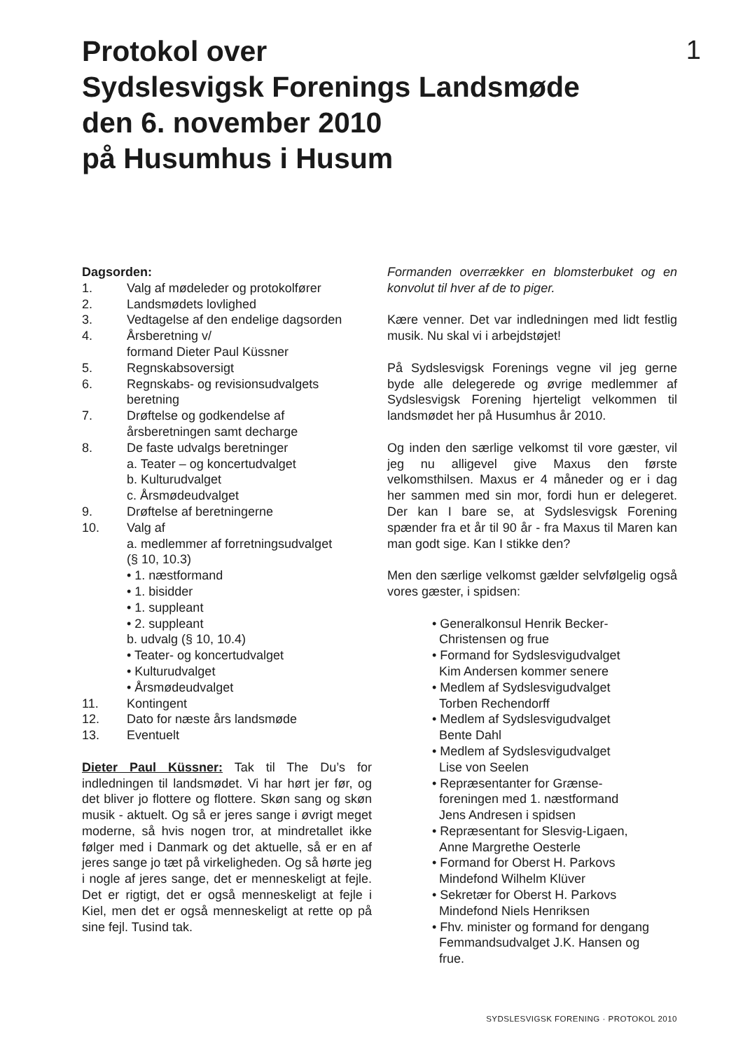Protokol over
Sydslesvigsk Forenings Landsmøde
den 6. november 2010
på Husumhus i Husum
1
Dagsorden:
1. Valg af mødeleder og protokolfører
2. Landsmødets lovlighed
3. Vedtagelse af den endelige dagsorden
4. Årsberetning v/
formand Dieter Paul Küssner
5. Regnskabsoversigt
6. Regnskabs- og revisionsudvalgets
beretning
7. Drøftelse og godkendelse af
årsberetningen samt decharge
8. De faste udvalgs beretninger
a. Teater – og koncertudvalget
b. Kulturudvalget
c. Årsmødeudvalget
9. Drøftelse af beretningerne
10. Valg af
a. medlemmer af forretningsudvalget
(§ 10, 10.3)
• 1. næstformand
• 1. bisidder
• 1. suppleant
• 2. suppleant
b. udvalg (§ 10, 10.4)
• Teater- og koncertudvalget
• Kulturudvalget
• Årsmødeudvalget
11. Kontingent
12. Dato for næste års landsmøde
13. Eventuelt
Dieter Paul Küssner: Tak til The Du’s for indledningen til landsmødet. Vi har hørt jer før, og det bliver jo flottere og flottere. Skøn sang og skøn musik - aktuelt. Og så er jeres sange i øvrigt meget moderne, så hvis nogen tror, at mindretallet ikke følger med i Danmark og det aktuelle, så er en af jeres sange jo tæt på virkeligheden. Og så hørte jeg i nogle af jeres sange, det er menneskeligt at fejle. Det er rigtigt, det er også menneskeligt at fejle i Kiel, men det er også menneskeligt at rette op på sine fejl. Tusind tak.
Formanden overrækker en blomsterbuket og en konvolut til hver af de to piger.
Kære venner. Det var indledningen med lidt festlig musik. Nu skal vi i arbejdstøjet!
På Sydslesvigsk Forenings vegne vil jeg gerne byde alle delegerede og øvrige medlemmer af Sydslesvigsk Forening hjerteligt velkommen til landsmødet her på Husumhus år 2010.
Og inden den særlige velkomst til vore gæster, vil jeg nu alligevel give Maxus den første velkomsthilsen. Maxus er 4 måneder og er i dag her sammen med sin mor, fordi hun er delegeret. Der kan I bare se, at Sydslesvigsk Forening spænder fra et år til 90 år - fra Maxus til Maren kan man godt sige. Kan I stikke den?
Men den særlige velkomst gælder selvfølgelig også vores gæster, i spidsen:
• Generalkonsul Henrik Becker-
Christensen og frue
• Formand for Sydslesvigudvalget
Kim Andersen kommer senere
• Medlem af Sydslesvigudvalget
Torben Rechendorff
• Medlem af Sydslesvigudvalget
Bente Dahl
• Medlem af Sydslesvigudvalget
Lise von Seelen
• Repræsentanter for Grænse-
foreningen med 1. næstformand
Jens Andresen i spidsen
• Repræsentant for Slesvig-Ligaen,
Anne Margrethe Oesterle
• Formand for Oberst H. Parkovs
Mindefond Wilhelm Klüver
• Sekretær for Oberst H. Parkovs
Mindefond Niels Henriksen
• Fhv. minister og formand for dengang
Femmandsudvalget J.K. Hansen og
frue.
SYDSLESVIGSK FORENING · PROTOKOL 2010